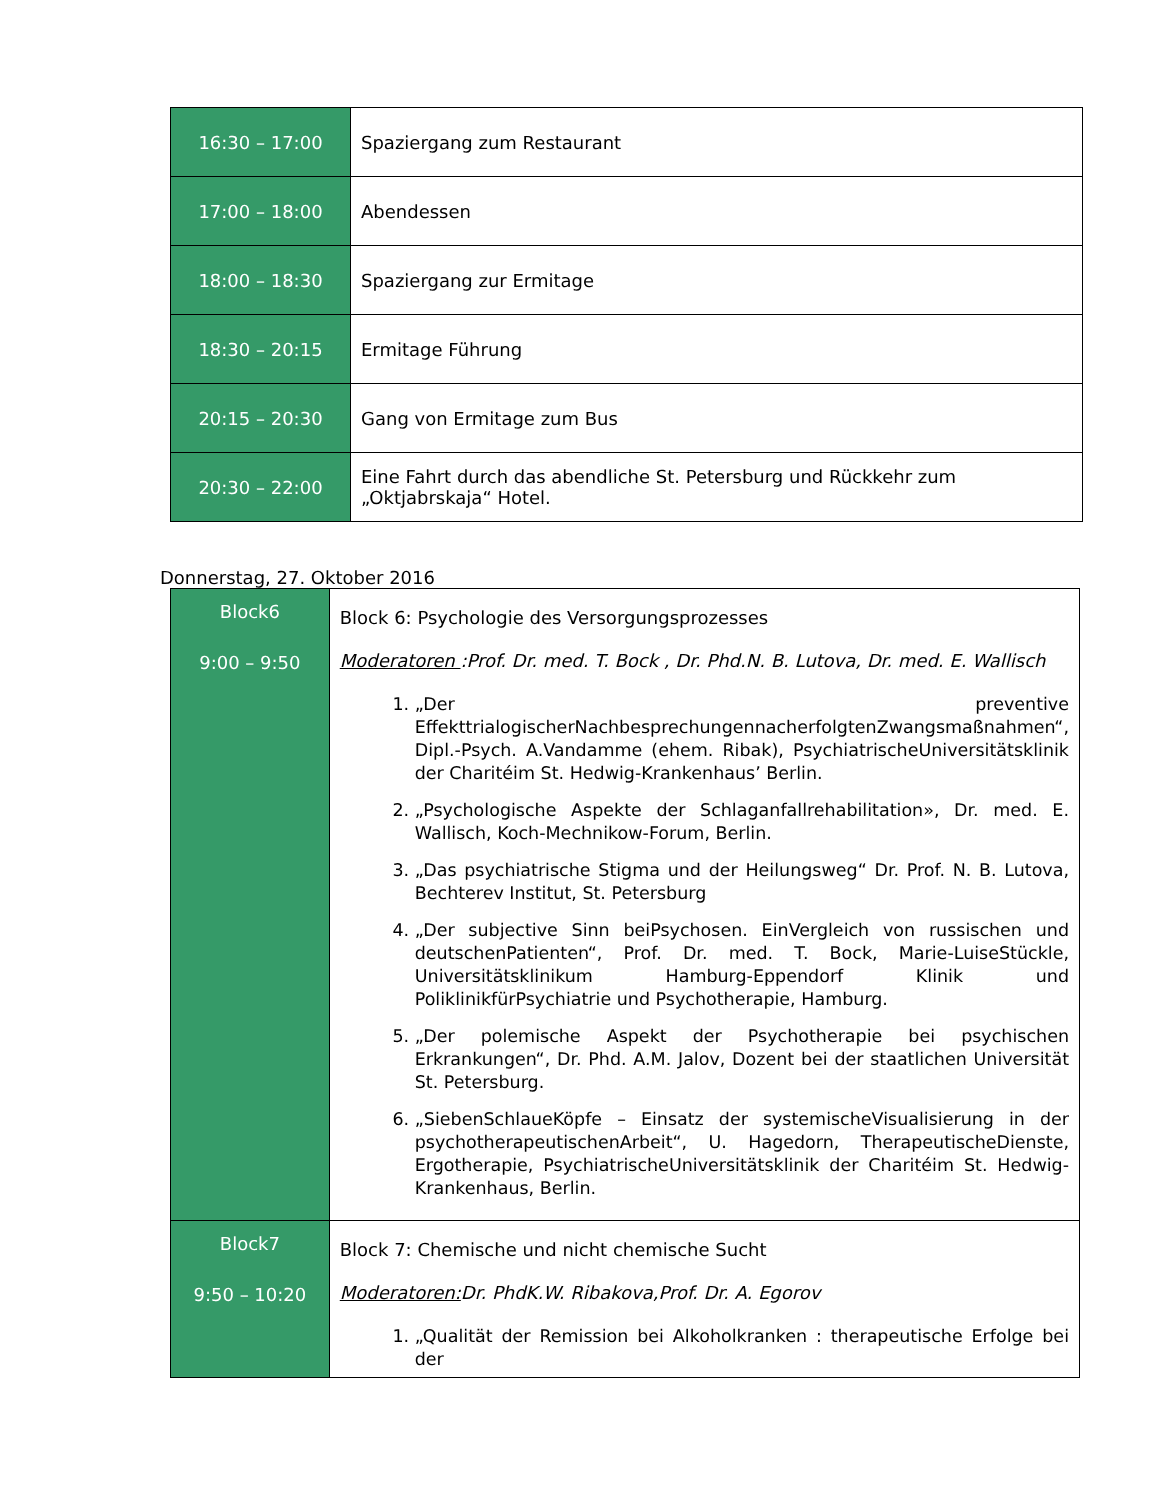| 16:30 – 17:00 | Spaziergang zum Restaurant |
| 17:00 – 18:00 | Abendessen |
| 18:00 – 18:30 | Spaziergang zur Ermitage |
| 18:30 – 20:15 | Ermitage Führung |
| 20:15 – 20:30 | Gang von Ermitage zum Bus |
| 20:30 – 22:00 | Eine Fahrt durch das abendliche St. Petersburg und Rückkehr zum „Oktjabrskaja“ Hotel. |
Donnerstag, 27. Oktober 2016
| Block6 9:00 – 9:50 | Block 6: Psychologie des Versorgungsprozesses Moderatoren :Prof. Dr. med. T. Bock , Dr. Phd.N. B. Lutova, Dr. med. E. Wallisch 1. „Der preventive EffekttrialogischerNachbesprechungennacherfolgtenZwangsmaßnahmen“, Dipl.-Psych. A.Vandamme (ehem. Ribak), PsychiatrischeUniversitätsklinik der Charitéim St. Hedwig-Krankenhaus’ Berlin. 2. „Psychologische Aspekte der Schlaganfallrehabilitation», Dr. med. E. Wallisch, Koch-Mechnikow-Forum, Berlin. 3. „Das psychiatrische Stigma und der Heilungsweg“ Dr. Prof. N. B. Lutova, Bechterev Institut, St. Petersburg 4. „Der subjective Sinn beiPsychosen. EinVergleich von russischen und deutschenPatienten“, Prof. Dr. med. T. Bock, Marie-LuiseStückle, Universitätsklinikum Hamburg-Eppendorf Klinik und PoliklinikfürPsychiatrie und Psychotherapie, Hamburg. 5. „Der polemische Aspekt der Psychotherapie bei psychischen Erkrankungen“, Dr. Phd. A.M. Jalov, Dozent bei der staatlichen Universität St. Petersburg. 6. „SiebenSchlaueKöpfe – Einsatz der systemischeVisualisierung in der psychotherapeutischenArbeit“, U. Hagedorn, TherapeutischeDienste, Ergotherapie, PsychiatrischeUniversitätsklinik der Charitéim St. Hedwig-Krankenhaus, Berlin. |
| Block7 9:50 – 10:20 | Block 7: Chemische und nicht chemische Sucht Moderatoren: Dr. PhdK.W. Ribakova,Prof. Dr. A. Egorov 1. „Qualität der Remission bei Alkoholkranken : therapeutische Erfolge bei der |